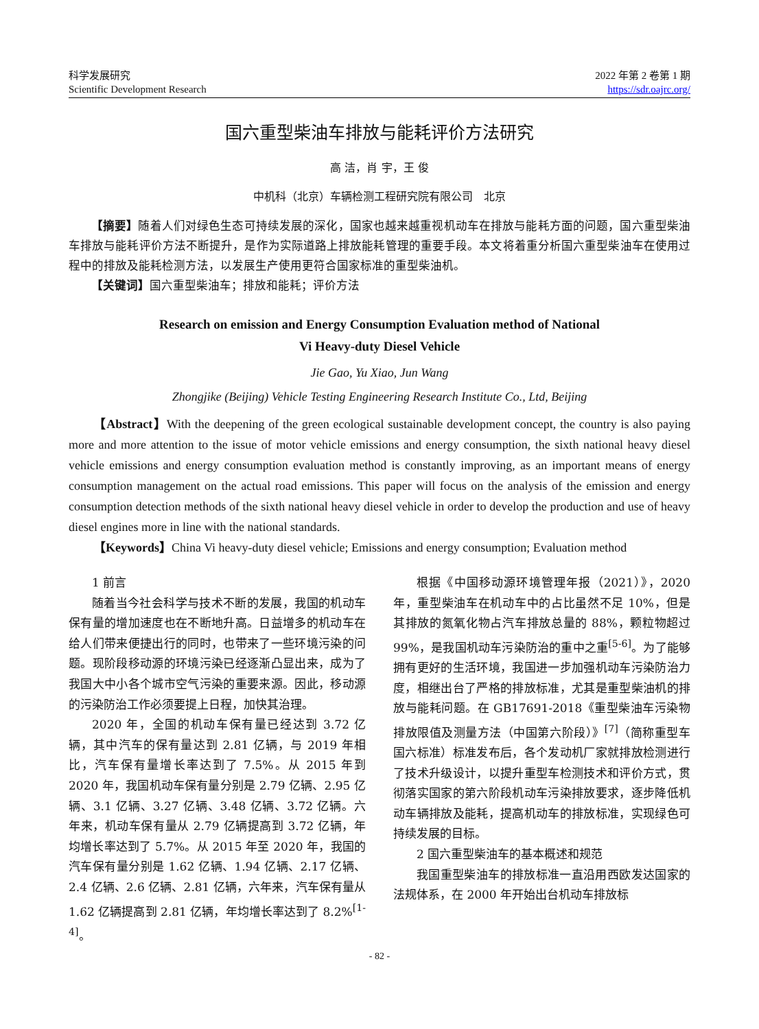科学发展研究
Scientific Development Research
2022 年第 2 卷第 1 期
https://sdr.oajrc.org/
国六重型柴油车排放与能耗评价方法研究
高 洁，肖 宇，王 俊
中机科（北京）车辆检测工程研究院有限公司　北京
【摘要】随着人们对绿色生态可持续发展的深化，国家也越来越重视机动车在排放与能耗方面的问题，国六重型柴油车排放与能耗评价方法不断提升，是作为实际道路上排放能耗管理的重要手段。本文将着重分析国六重型柴油车在使用过程中的排放及能耗检测方法，以发展生产使用更符合国家标准的重型柴油机。
【关键词】国六重型柴油车；排放和能耗；评价方法
Research on emission and Energy Consumption Evaluation method of National
Vi Heavy-duty Diesel Vehicle
Jie Gao, Yu Xiao, Jun Wang
Zhongjike (Beijing) Vehicle Testing Engineering Research Institute Co., Ltd, Beijing
【Abstract】With the deepening of the green ecological sustainable development concept, the country is also paying more and more attention to the issue of motor vehicle emissions and energy consumption, the sixth national heavy diesel vehicle emissions and energy consumption evaluation method is constantly improving, as an important means of energy consumption management on the actual road emissions. This paper will focus on the analysis of the emission and energy consumption detection methods of the sixth national heavy diesel vehicle in order to develop the production and use of heavy diesel engines more in line with the national standards.
【Keywords】China Vi heavy-duty diesel vehicle; Emissions and energy consumption; Evaluation method
1 前言
随着当今社会科学与技术不断的发展，我国的机动车保有量的增加速度也在不断地升高。日益增多的机动车在给人们带来便捷出行的同时，也带来了一些环境污染的问题。现阶段移动源的环境污染已经逐渐凸显出来，成为了我国大中小各个城市空气污染的重要来源。因此，移动源的污染防治工作必须要提上日程，加快其治理。
2020 年，全国的机动车保有量已经达到 3.72 亿辆，其中汽车的保有量达到 2.81 亿辆，与 2019 年相比，汽车保有量增长率达到了 7.5%。从 2015 年到 2020 年，我国机动车保有量分别是 2.79 亿辆、2.95 亿辆、3.1 亿辆、3.27 亿辆、3.48 亿辆、3.72 亿辆。六年来，机动车保有量从 2.79 亿辆提高到 3.72 亿辆，年均增长率达到了 5.7%。从 2015 年至 2020 年，我国的汽车保有量分别是 1.62 亿辆、1.94 亿辆、2.17 亿辆、2.4 亿辆、2.6 亿辆、2.81 亿辆，六年来，汽车保有量从 1.62 亿辆提高到 2.81 亿辆，年均增长率达到了 8.2%<sup>[1-4]</sup>。
根据《中国移动源环境管理年报（2021）》，2020 年，重型柴油车在机动车中的占比虽然不足 10%，但是其排放的氮氧化物占汽车排放总量的 88%，颗粒物超过 99%，是我国机动车污染防治的重中之重<sup>[5-6]</sup>。为了能够拥有更好的生活环境，我国进一步加强机动车污染防治力度，相继出台了严格的排放标准，尤其是重型柴油机的排放与能耗问题。在 GB17691-2018《重型柴油车污染物排放限值及测量方法（中国第六阶段）》<sup>[7]</sup>（简称重型车国六标准）标准发布后，各个发动机厂家就排放检测进行了技术升级设计，以提升重型车检测技术和评价方式，贯彻落实国家的第六阶段机动车污染排放要求，逐步降低机动车辆排放及能耗，提高机动车的排放标准，实现绿色可持续发展的目标。
2 国六重型柴油车的基本概述和规范
我国重型柴油车的排放标准一直沿用西欧发达国家的法规体系，在 2000 年开始出台机动车排放标
- 82 -